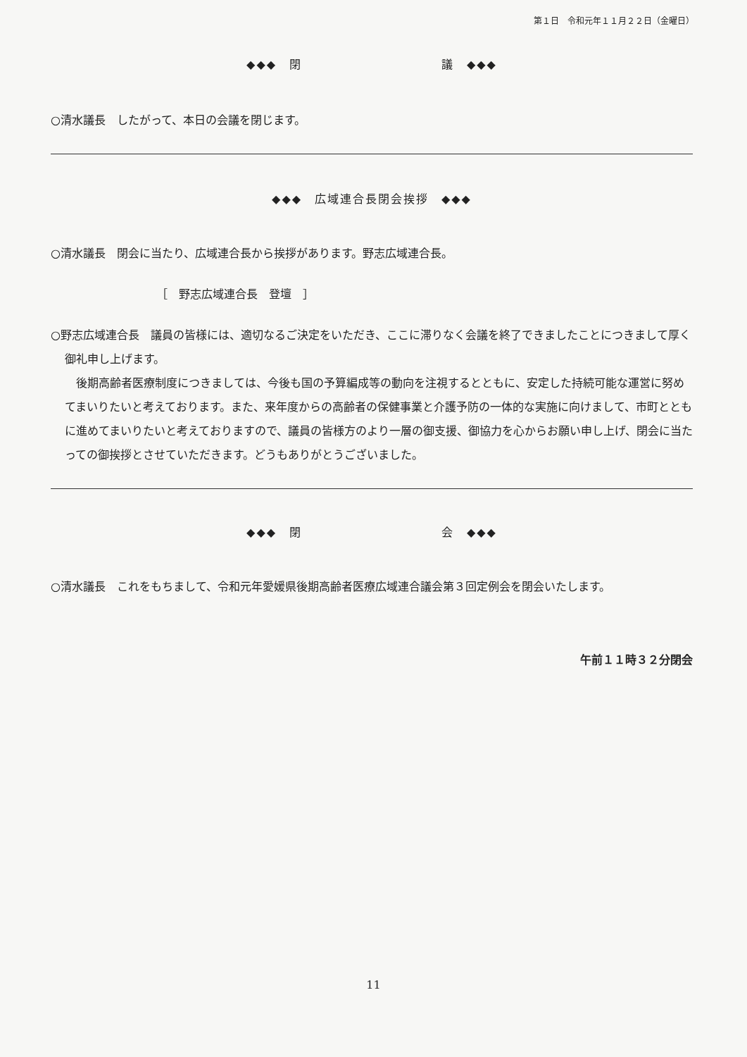第１日　令和元年１１月２２日（金曜日）
◆◆◆　閉　　　　　　　　　　　議　◆◆◆
○清水議長　したがって、本日の会議を閉じます。
◆◆◆　広域連合長閉会挨拶　◆◆◆
○清水議長　閉会に当たり、広域連合長から挨拶があります。野志広域連合長。
［　野志広域連合長　登壇　］
○野志広域連合長　議員の皆様には、適切なるご決定をいただき、ここに滞りなく会議を終了できましたことにつきまして厚く御礼申し上げます。
後期高齢者医療制度につきましては、今後も国の予算編成等の動向を注視するとともに、安定した持続可能な運営に努めてまいりたいと考えております。また、来年度からの高齢者の保健事業と介護予防の一体的な実施に向けまして、市町とともに進めてまいりたいと考えておりますので、議員の皆様方のより一層の御支援、御協力を心からお願い申し上げ、閉会に当たっての御挨拶とさせていただきます。どうもありがとうございました。
◆◆◆　閉　　　　　　　　　　　会　◆◆◆
○清水議長　これをもちまして、令和元年愛媛県後期高齢者医療広域連合議会第３回定例会を閉会いたします。
午前１１時３２分閉会
11